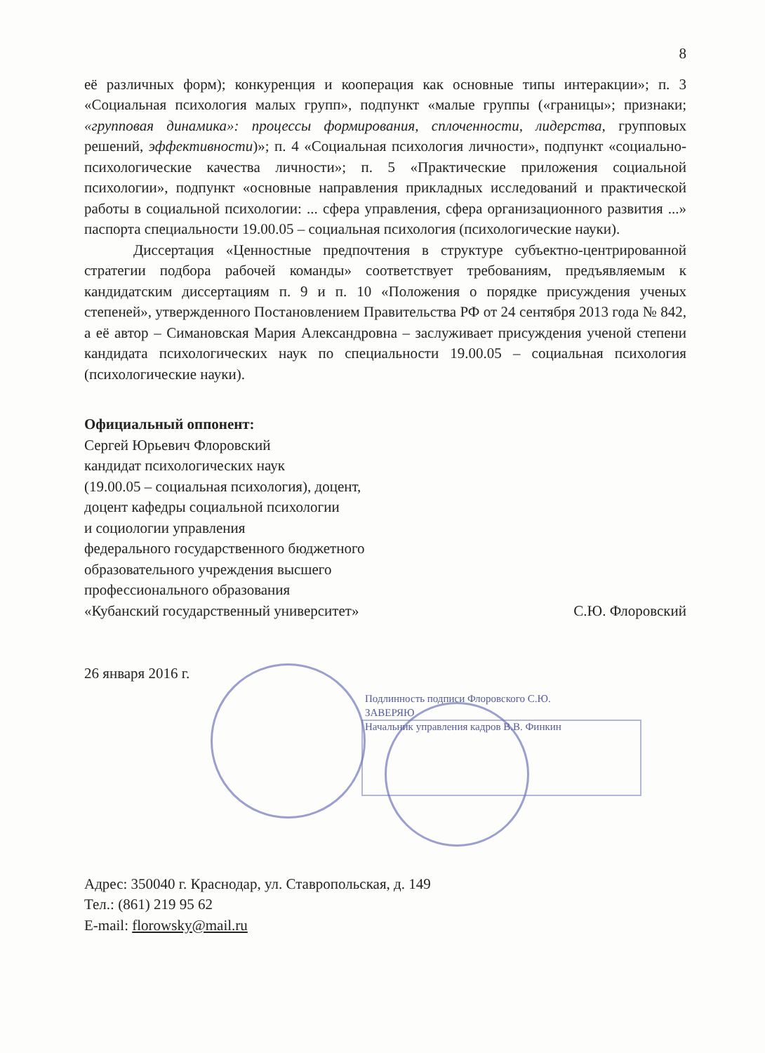8
её различных форм); конкуренция и кооперация как основные типы интеракции»; п. 3 «Социальная психология малых групп», подпункт «малые группы («границы»; признаки; «групповая динамика»: процессы формирования, сплоченности, лидерства, групповых решений, эффективности)»; п. 4 «Социальная психология личности», подпункт «социально-психологические качества личности»; п. 5 «Практические приложения социальной психологии», подпункт «основные направления прикладных исследований и практической работы в социальной психологии: ... сфера управления, сфера организационного развития ...» паспорта специальности 19.00.05 – социальная психология (психологические науки).
Диссертация «Ценностные предпочтения в структуре субъектно-центрированной стратегии подбора рабочей команды» соответствует требованиям, предъявляемым к кандидатским диссертациям п. 9 и п. 10 «Положения о порядке присуждения ученых степеней», утвержденного Постановлением Правительства РФ от 24 сентября 2013 года № 842, а её автор – Симановская Мария Александровна – заслуживает присуждения ученой степени кандидата психологических наук по специальности 19.00.05 – социальная психология (психологические науки).
Официальный оппонент:
Сергей Юрьевич Флоровский
кандидат психологических наук
(19.00.05 – социальная психология), доцент,
доцент кафедры социальной психологии
и социологии управления
федерального государственного бюджетного
образовательного учреждения высшего
профессионального образования
«Кубанский государственный университет» С.Ю. Флоровский
26 января 2016 г.
Подлинность подписи Флоровского С.Ю.
ЗАВЕРЯЮ
Начальник управления кадров В.В. Финкин
Адрес: 350040 г. Краснодар, ул. Ставропольская, д. 149
Тел.: (861) 219 95 62
E-mail: florowsky@mail.ru